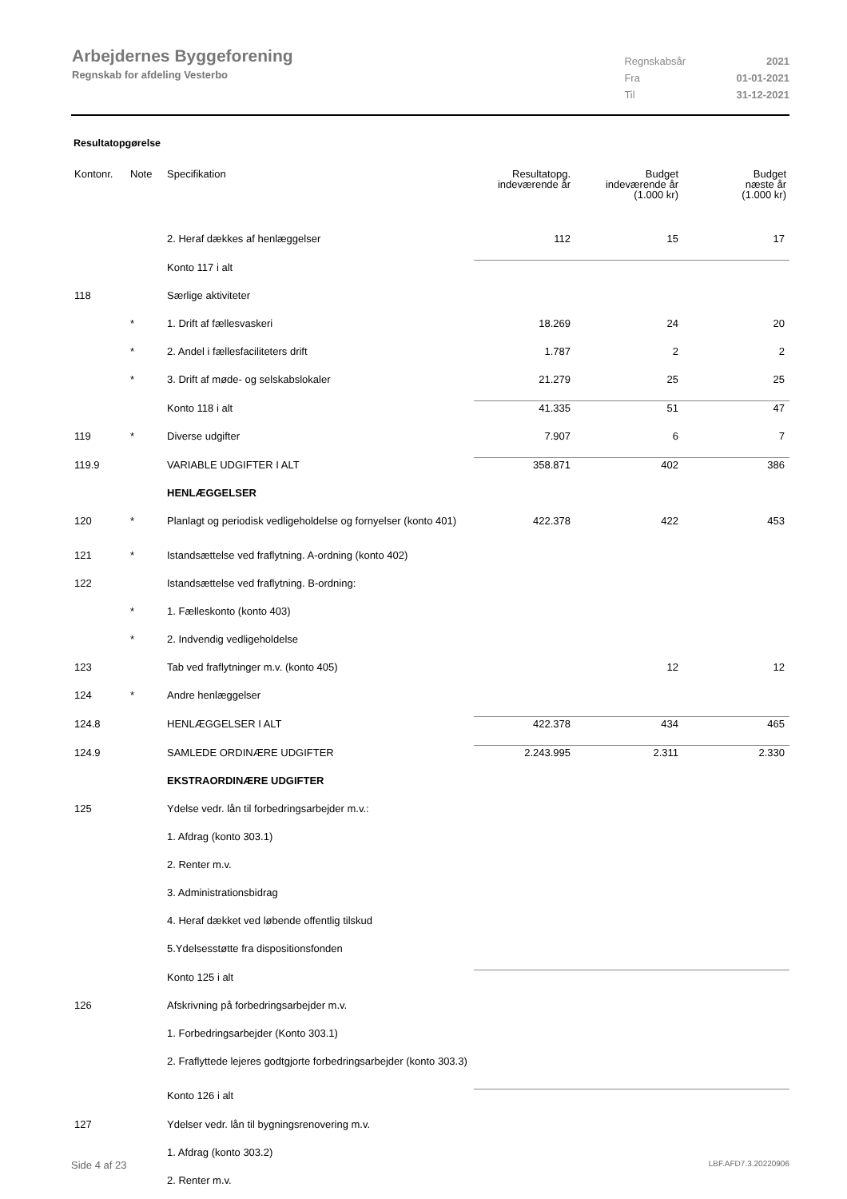Arbejdernes Byggeforening
Regnskab for afdeling Vesterbo
| Regnskabsår | 2021 |
| Fra | 01-01-2021 |
| Til | 31-12-2021 |
Resultatopgørelse
| Kontonr. | Note | Specifikation | Resultatopg. indeværende år | Budget indeværende år (1.000 kr) | Budget næste år (1.000 kr) |
| --- | --- | --- | --- | --- | --- |
| | | 2. Heraf dækkes af henlæggelser | 112 | 15 | 17 |
| | | Konto 117 i alt | | | |
| 118 | | Særlige aktiviteter | | | |
| | * | 1. Drift af fællesvaskeri | 18.269 | 24 | 20 |
| | * | 2. Andel i fællesfaciliteters drift | 1.787 | 2 | 2 |
| | * | 3. Drift af møde- og selskabslokaler | 21.279 | 25 | 25 |
| | | Konto 118 i alt | 41.335 | 51 | 47 |
| 119 | * | Diverse udgifter | 7.907 | 6 | 7 |
| 119.9 | | VARIABLE UDGIFTER I ALT | 358.871 | 402 | 386 |
| | | HENLÆGGELSER | | | |
| 120 | * | Planlagt og periodisk vedligeholdelse og fornyelser (konto 401) | 422.378 | 422 | 453 |
| 121 | * | Istandsættelse ved fraflytning. A-ordning (konto 402) | | | |
| 122 | | Istandsættelse ved fraflytning. B-ordning: | | | |
| | * | 1. Fælleskonto (konto 403) | | | |
| | * | 2. Indvendig vedligeholdelse | | | |
| 123 | | Tab ved fraflytninger m.v. (konto 405) | | 12 | 12 |
| 124 | * | Andre henlæggelser | | | |
| 124.8 | | HENLÆGGELSER I ALT | 422.378 | 434 | 465 |
| 124.9 | | SAMLEDE ORDINÆRE UDGIFTER | 2.243.995 | 2.311 | 2.330 |
| | | EKSTRAORDINÆRE UDGIFTER | | | |
| 125 | | Ydelse vedr. lån til forbedringsarbejder m.v.: | | | |
| | | 1. Afdrag (konto 303.1) | | | |
| | | 2. Renter m.v. | | | |
| | | 3. Administrationsbidrag | | | |
| | | 4. Heraf dækket ved løbende offentlig tilskud | | | |
| | | 5.Ydelsesstøtte fra dispositionsfonden | | | |
| | | Konto 125 i alt | | | |
| 126 | | Afskrivning på forbedringsarbejder m.v. | | | |
| | | 1. Forbedringsarbejder (Konto 303.1) | | | |
| | | 2. Fraflyttede lejeres godtgjorte forbedringsarbejder (konto 303.3) | | | |
| | | Konto 126 i alt | | | |
| 127 | | Ydelser vedr. lån til bygningsrenovering m.v. | | | |
| | | 1. Afdrag (konto 303.2) | | | |
| | | 2. Renter m.v. | | | |
Side 4 af 23 LBF.AFD7.3.20220906